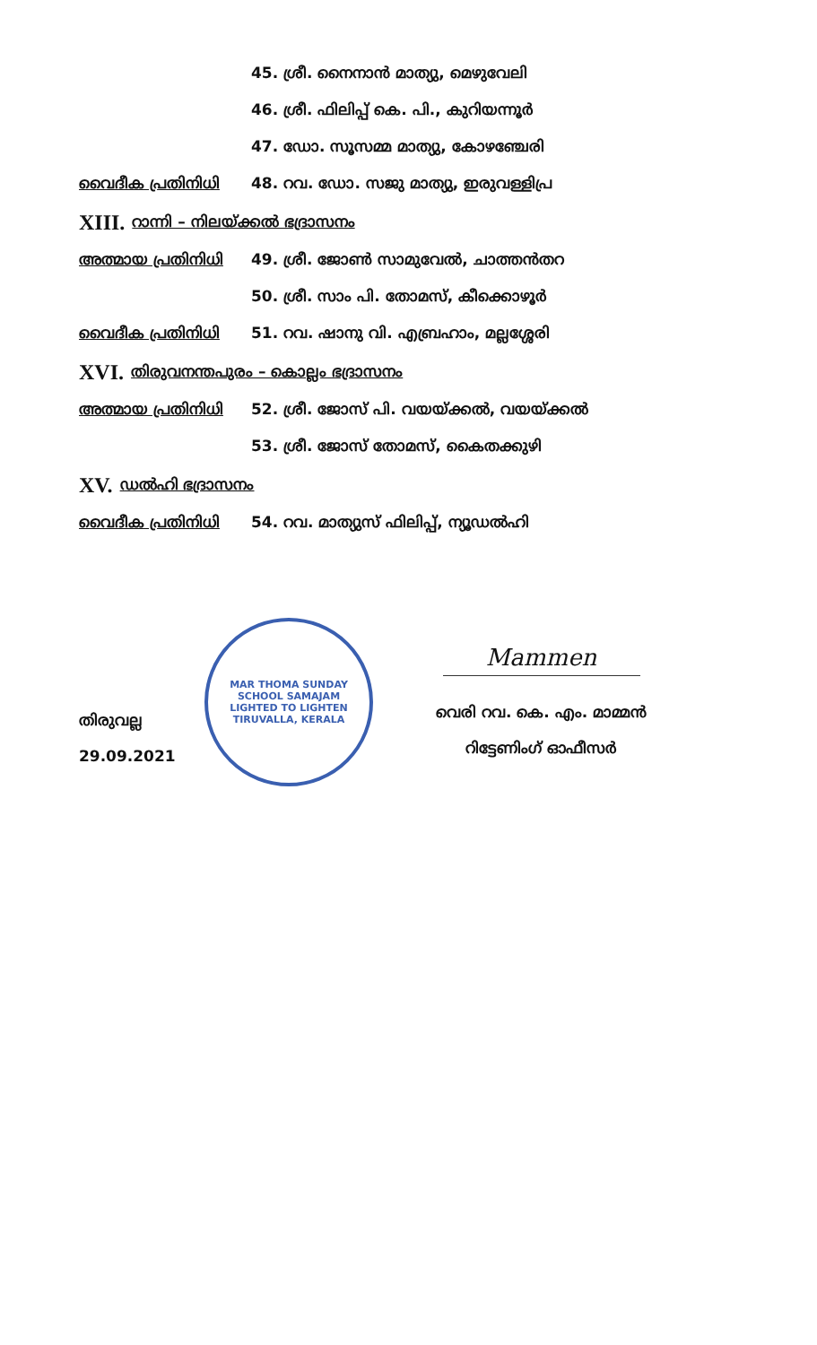45. ശ്രീ. നൈനാൻ മാത്യു, മെഴുവേലി
46. ശ്രീ. ഫിലിപ്പ് കെ. പി., കുറിയന്നൂർ
47. ഡോ. സൂസമ്മ മാത്യു, കോഴഞ്ചേരി
വൈദീക പ്രതിനിധി 48. റവ. ഡോ. സജു മാത്യു, ഇരുവള്ളിപ്ര
XIII. റാന്നി – നിലയ്ക്കൽ ഭദ്രാസനം
അത്മായ പ്രതിനിധി 49. ശ്രീ. ജോൺ സാമുവേൽ, ചാത്തൻതറ
50. ശ്രീ. സാം പി. തോമസ്, കീക്കൊഴൂർ
വൈദീക പ്രതിനിധി 51. റവ. ഷാനു വി. എബ്രഹാം, മല്ലശ്ശേരി
XVI. തിരുവനന്തപുരം – കൊല്ലം ഭദ്രാസനം
അത്മായ പ്രതിനിധി 52. ശ്രീ. ജോസ് പി. വയയ്ക്കൽ, വയയ്ക്കൽ
53. ശ്രീ. ജോസ് തോമസ്, കൈതക്കുഴി
XV. ഡൽഹി ഭദ്രാസനം
വൈദീക പ്രതിനിധി 54. റവ. മാത്യുസ് ഫിലിപ്പ്, ന്യൂഡൽഹി
തിരുവല്ല
29.09.2021
MAR THOMA SUNDAY SCHOOL SAMAJAM
LIGHTED TO LIGHTEN
TIRUVALLA, KERALA
Mammen
വെരി റവ. കെ. എം. മാമ്മൻ
റിട്ടേണിംഗ് ഓഫീസർ